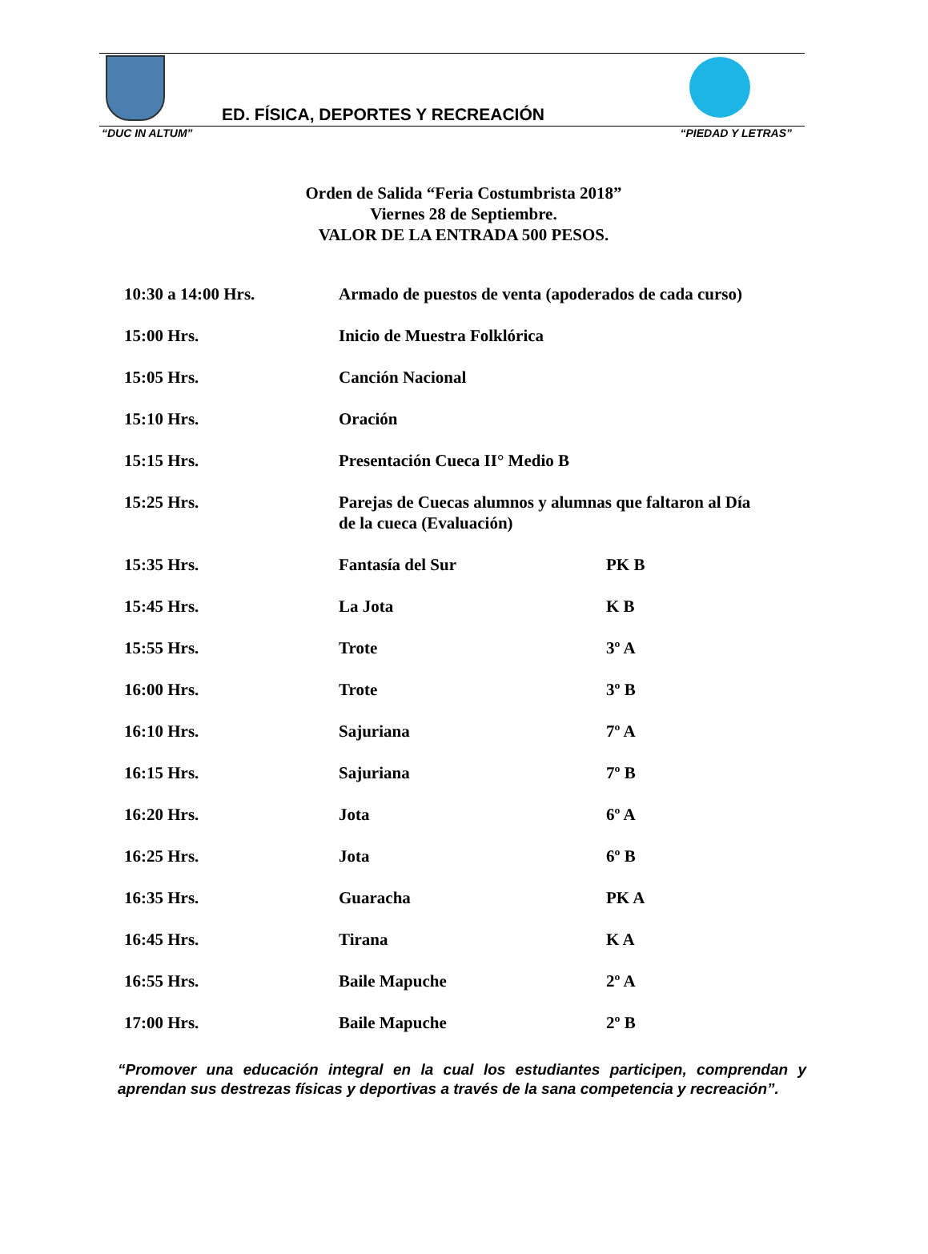ED. FÍSICA, DEPORTES Y RECREACIÓN
“DUC IN ALTUM” “PIEDAD Y LETRAS”
Orden de Salida “Feria Costumbrista 2018”
Viernes 28 de Septiembre.
VALOR DE LA ENTRADA 500 PESOS.
| 10:30 a 14:00 Hrs. | Armado de puestos de venta (apoderados de cada curso) | |
| 15:00 Hrs. | Inicio de Muestra Folklórica | |
| 15:05 Hrs. | Canción Nacional | |
| 15:10 Hrs. | Oración | |
| 15:15 Hrs. | Presentación Cueca II° Medio B | |
| 15:25 Hrs. | Parejas de Cuecas alumnos y alumnas que faltaron al Día de la cueca (Evaluación) | |
| 15:35 Hrs. | Fantasía del Sur | PK B |
| 15:45 Hrs. | La Jota | K B |
| 15:55 Hrs. | Trote | 3º A |
| 16:00 Hrs. | Trote | 3º B |
| 16:10 Hrs. | Sajuriana | 7º A |
| 16:15 Hrs. | Sajuriana | 7º B |
| 16:20 Hrs. | Jota | 6º A |
| 16:25 Hrs. | Jota | 6º B |
| 16:35 Hrs. | Guaracha | PK A |
| 16:45 Hrs. | Tirana | K A |
| 16:55 Hrs. | Baile Mapuche | 2º A |
| 17:00 Hrs. | Baile Mapuche | 2º B |
“Promover una educación integral en la cual los estudiantes participen, comprendan y aprendan sus destrezas físicas y deportivas a través de la sana competencia y recreación”.